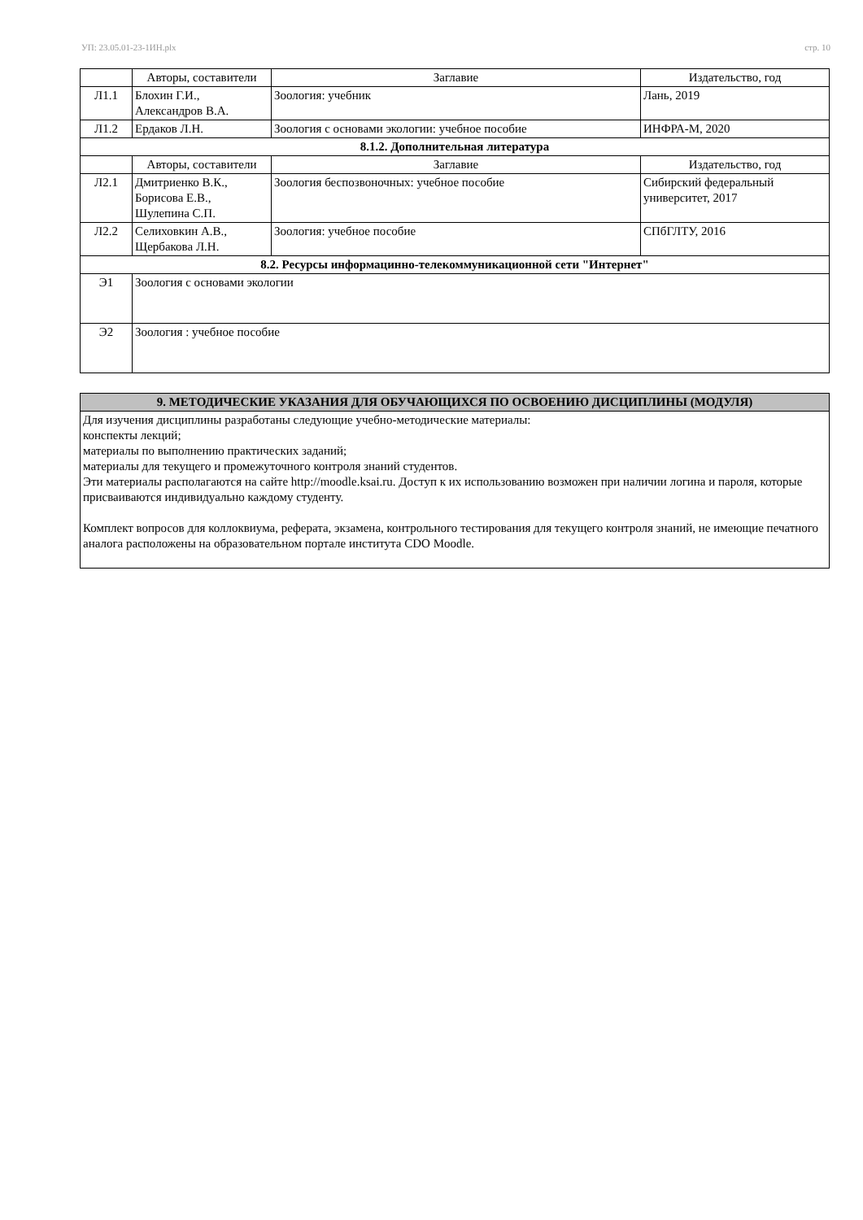УП: 23.05.01-23-1ИН.plx стр. 10
| | Авторы, составители | Заглавие | Издательство, год |
| Л1.1 | Блохин Г.И., Александров В.А. | Зоология: учебник | Лань, 2019 |
| Л1.2 | Ердаков Л.Н. | Зоология с основами экологии: учебное пособие | ИНФРА-М, 2020 |
| 8.1.2. Дополнительная литература | | | |
| | Авторы, составители | Заглавие | Издательство, год |
| Л2.1 | Дмитриенко В.К., Борисова Е.В., Шулепина С.П. | Зоология беспозвоночных: учебное пособие | Сибирский федеральный университет, 2017 |
| Л2.2 | Селиховкин А.В., Щербакова Л.Н. | Зоология: учебное пособие | СПбГЛТУ, 2016 |
| 8.2. Ресурсы информацинно-телекоммуникационной сети "Интернет" | | | |
| Э1 | Зоология с основами экологии | | |
| Э2 | Зоология : учебное пособие | | |
| 9. МЕТОДИЧЕСКИЕ УКАЗАНИЯ ДЛЯ ОБУЧАЮЩИХСЯ ПО ОСВОЕНИЮ ДИСЦИПЛИНЫ (МОДУЛЯ) |
| Для изучения дисциплины разработаны следующие учебно-методические материалы: конспекты лекций; материалы по выполнению практических заданий; материалы для текущего и промежуточного контроля знаний студентов. Эти материалы располагаются на сайте http://moodle.ksai.ru. Доступ к их использованию возможен при наличии логина и пароля, которые присваиваются индивидуально каждому студенту. Комплект вопросов для коллоквиума, реферата, экзамена, контрольного тестирования для текущего контроля знаний, не имеющие печатного аналога расположены на образовательном портале института CDO Moodle. |